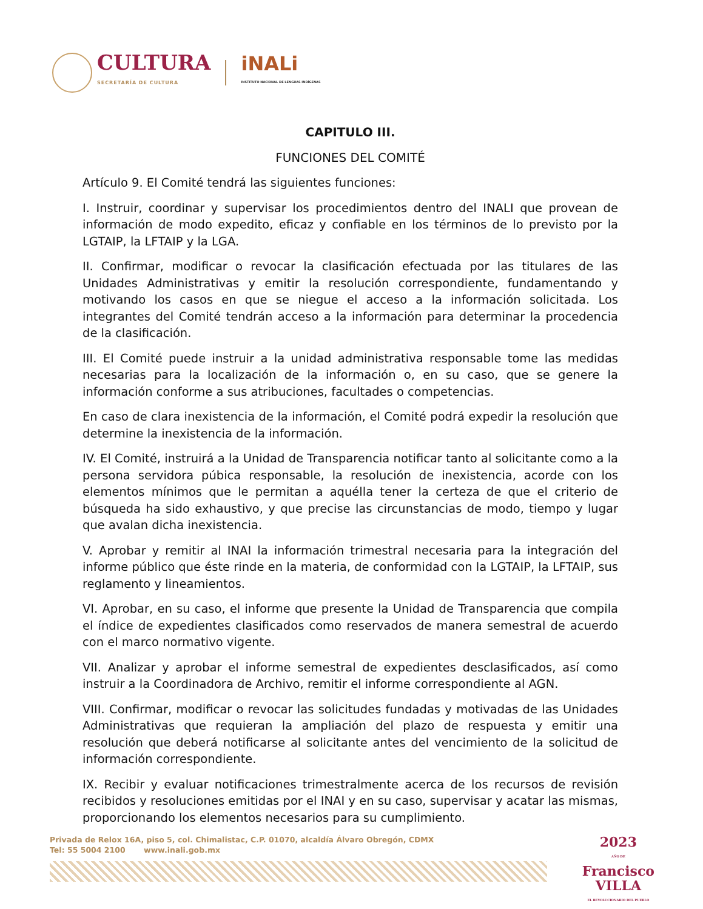CULTURA
SECRETARÍA DE CULTURA
iNALi
INSTITUTO NACIONAL DE LENGUAS INDÍGENAS
CAPITULO III.
FUNCIONES DEL COMITÉ
Artículo 9. El Comité tendrá las siguientes funciones:
I. Instruir, coordinar y supervisar los procedimientos dentro del INALI que provean de información de modo expedito, eficaz y confiable en los términos de lo previsto por la LGTAIP, la LFTAIP y la LGA.
II. Confirmar, modificar o revocar la clasificación efectuada por las titulares de las Unidades Administrativas y emitir la resolución correspondiente, fundamentando y motivando los casos en que se niegue el acceso a la información solicitada. Los integrantes del Comité tendrán acceso a la información para determinar la procedencia de la clasificación.
III. El Comité puede instruir a la unidad administrativa responsable tome las medidas necesarias para la localización de la información o, en su caso, que se genere la información conforme a sus atribuciones, facultades o competencias.
En caso de clara inexistencia de la información, el Comité podrá expedir la resolución que determine la inexistencia de la información.
IV. El Comité, instruirá a la Unidad de Transparencia notificar tanto al solicitante como a la persona servidora púbica responsable, la resolución de inexistencia, acorde con los elementos mínimos que le permitan a aquélla tener la certeza de que el criterio de búsqueda ha sido exhaustivo, y que precise las circunstancias de modo, tiempo y lugar que avalan dicha inexistencia.
V. Aprobar y remitir al INAI la información trimestral necesaria para la integración del informe público que éste rinde en la materia, de conformidad con la LGTAIP, la LFTAIP, sus reglamento y lineamientos.
VI. Aprobar, en su caso, el informe que presente la Unidad de Transparencia que compila el índice de expedientes clasificados como reservados de manera semestral de acuerdo con el marco normativo vigente.
VII. Analizar y aprobar el informe semestral de expedientes desclasificados, así como instruir a la Coordinadora de Archivo, remitir el informe correspondiente al AGN.
VIII. Confirmar, modificar o revocar las solicitudes fundadas y motivadas de las Unidades Administrativas que requieran la ampliación del plazo de respuesta y emitir una resolución que deberá notificarse al solicitante antes del vencimiento de la solicitud de información correspondiente.
IX. Recibir y evaluar notificaciones trimestralmente acerca de los recursos de revisión recibidos y resoluciones emitidas por el INAI y en su caso, supervisar y acatar las mismas, proporcionando los elementos necesarios para su cumplimiento.
Privada de Relox 16A, piso 5, col. Chimalistac, C.P. 01070, alcaldía Álvaro Obregón, CDMX
Tel: 55 5004 2100 www.inali.gob.mx
2023
AÑO DE
Francisco
VILLA
EL REVOLUCIONARIO DEL PUEBLO